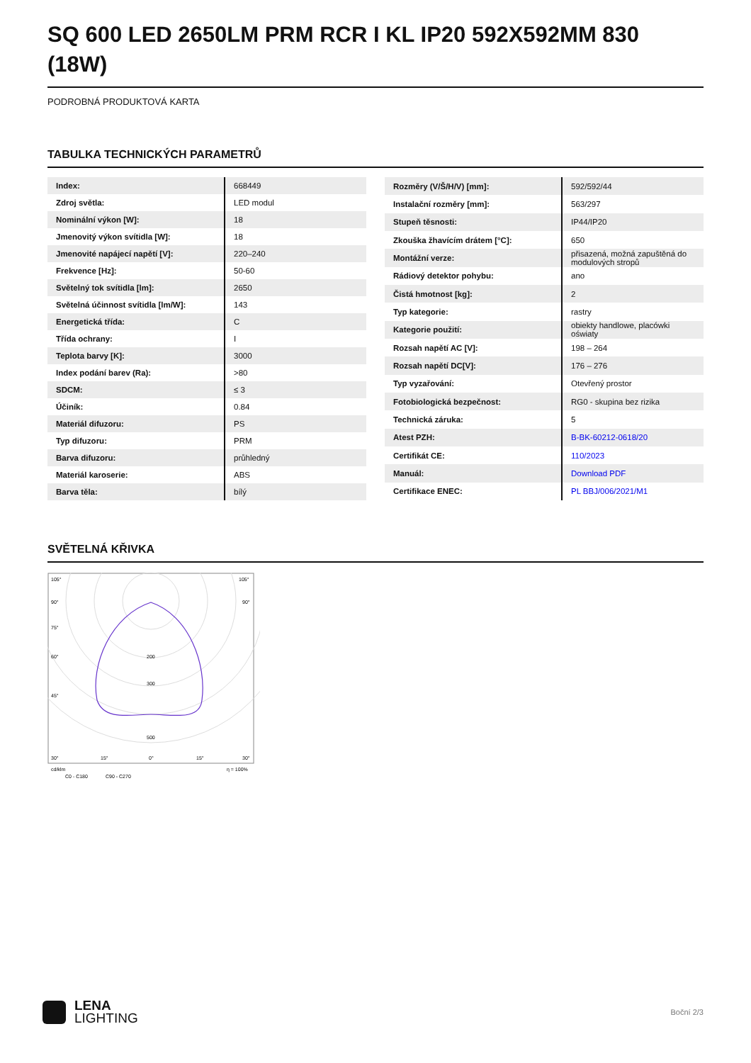SQ 600 LED 2650LM PRM RCR I KL IP20 592X592MM 830 (18W)
PODROBNÁ PRODUKTOVÁ KARTA
TABULKA TECHNICKÝCH PARAMETRŮ
| Index: | 668449 |
| Zdroj světla: | LED modul |
| Nominální výkon [W]: | 18 |
| Jmenovitý výkon svítidla [W]: | 18 |
| Jmenovité napájecí napětí [V]: | 220–240 |
| Frekvence [Hz]: | 50-60 |
| Světelný tok svítidla [lm]: | 2650 |
| Světelná účinnost svítidla [lm/W]: | 143 |
| Energetická třída: | C |
| Třída ochrany: | I |
| Teplota barvy [K]: | 3000 |
| Index podání barev (Ra): | >80 |
| SDCM: | ≤ 3 |
| Účiník: | 0.84 |
| Materiál difuzoru: | PS |
| Typ difuzoru: | PRM |
| Barva difuzoru: | průhledný |
| Materiál karoserie: | ABS |
| Barva těla: | bílý |
| Rozměry (V/Š/H/V) [mm]: | 592/592/44 |
| Instalační rozměry [mm]: | 563/297 |
| Stupeň těsnosti: | IP44/IP20 |
| Zkouška žhavícím drátem [°C]: | 650 |
| Montážní verze: | přisazená, možná zapuštěná do modulových stropů |
| Rádiový detektor pohybu: | ano |
| Čistá hmotnost [kg]: | 2 |
| Typ kategorie: | rastry |
| Kategorie použití: | obiekty handlowe, placówki oświaty |
| Rozsah napětí AC [V]: | 198 – 264 |
| Rozsah napětí DC[V]: | 176 – 276 |
| Typ vyzařování: | Otevřený prostor |
| Fotobiologická bezpečnost: | RG0 - skupina bez rizika |
| Technická záruka: | 5 |
| Atest PZH: | B-BK-60212-0618/20 |
| Certifikát CE: | 110/2023 |
| Manuál: | Download PDF |
| Certifikace ENEC: | PL BBJ/006/2021/M1 |
SVĚTELNÁ KŘIVKA
105°
105°
90°
90°
75°
60°
45°
200
300
500
30°
15°
0°
15°
30°
cd/klm
η = 100%
C0 - C180
C90 - C270
LENA
LIGHTING
Boční 2/3